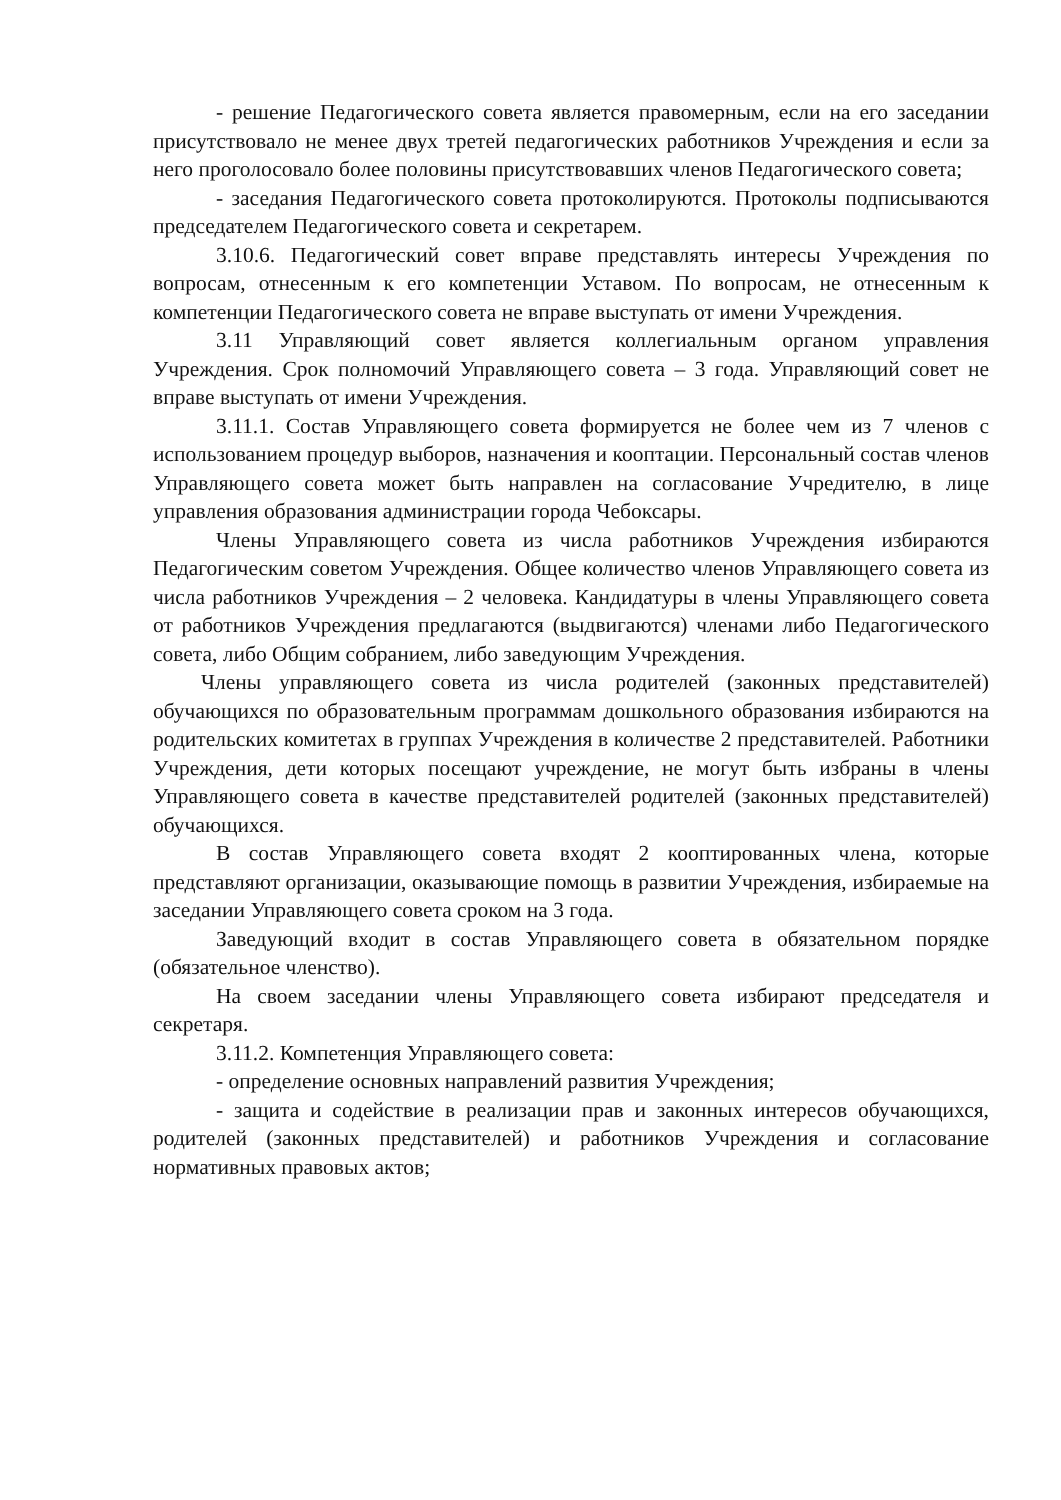- решение Педагогического совета является правомерным, если на его заседании присутствовало не менее двух третей педагогических работников Учреждения и если за него проголосовало более половины присутствовавших членов Педагогического совета;
- заседания Педагогического совета протоколируются. Протоколы подписываются председателем Педагогического совета и секретарем.
3.10.6. Педагогический совет вправе представлять интересы Учреждения по вопросам, отнесенным к его компетенции Уставом. По вопросам, не отнесенным к компетенции Педагогического совета не вправе выступать от имени Учреждения.
3.11 Управляющий совет является коллегиальным органом управления Учреждения. Срок полномочий Управляющего совета – 3 года. Управляющий совет не вправе выступать от имени Учреждения.
3.11.1. Состав Управляющего совета формируется не более чем из 7 членов с использованием процедур выборов, назначения и кооптации. Персональный состав членов Управляющего совета может быть направлен на согласование Учредителю, в лице управления образования администрации города Чебоксары.
Члены Управляющего совета из числа работников Учреждения избираются Педагогическим советом Учреждения. Общее количество членов Управляющего совета из числа работников Учреждения – 2 человека. Кандидатуры в члены Управляющего совета от работников Учреждения предлагаются (выдвигаются) членами либо Педагогического совета, либо Общим собранием, либо заведующим Учреждения.
Члены управляющего совета из числа родителей (законных представителей) обучающихся по образовательным программам дошкольного образования избираются на родительских комитетах в группах Учреждения в количестве 2 представителей. Работники Учреждения, дети которых посещают учреждение, не могут быть избраны в члены Управляющего совета в качестве представителей родителей (законных представителей) обучающихся.
В состав Управляющего совета входят 2 кооптированных члена, которые представляют организации, оказывающие помощь в развитии Учреждения, избираемые на заседании Управляющего совета сроком на 3 года.
Заведующий входит в состав Управляющего совета в обязательном порядке (обязательное членство).
На своем заседании члены Управляющего совета избирают председателя и секретаря.
3.11.2. Компетенция Управляющего совета:
- определение основных направлений развития Учреждения;
- защита и содействие в реализации прав и законных интересов обучающихся, родителей (законных представителей) и работников Учреждения и согласование нормативных правовых актов;